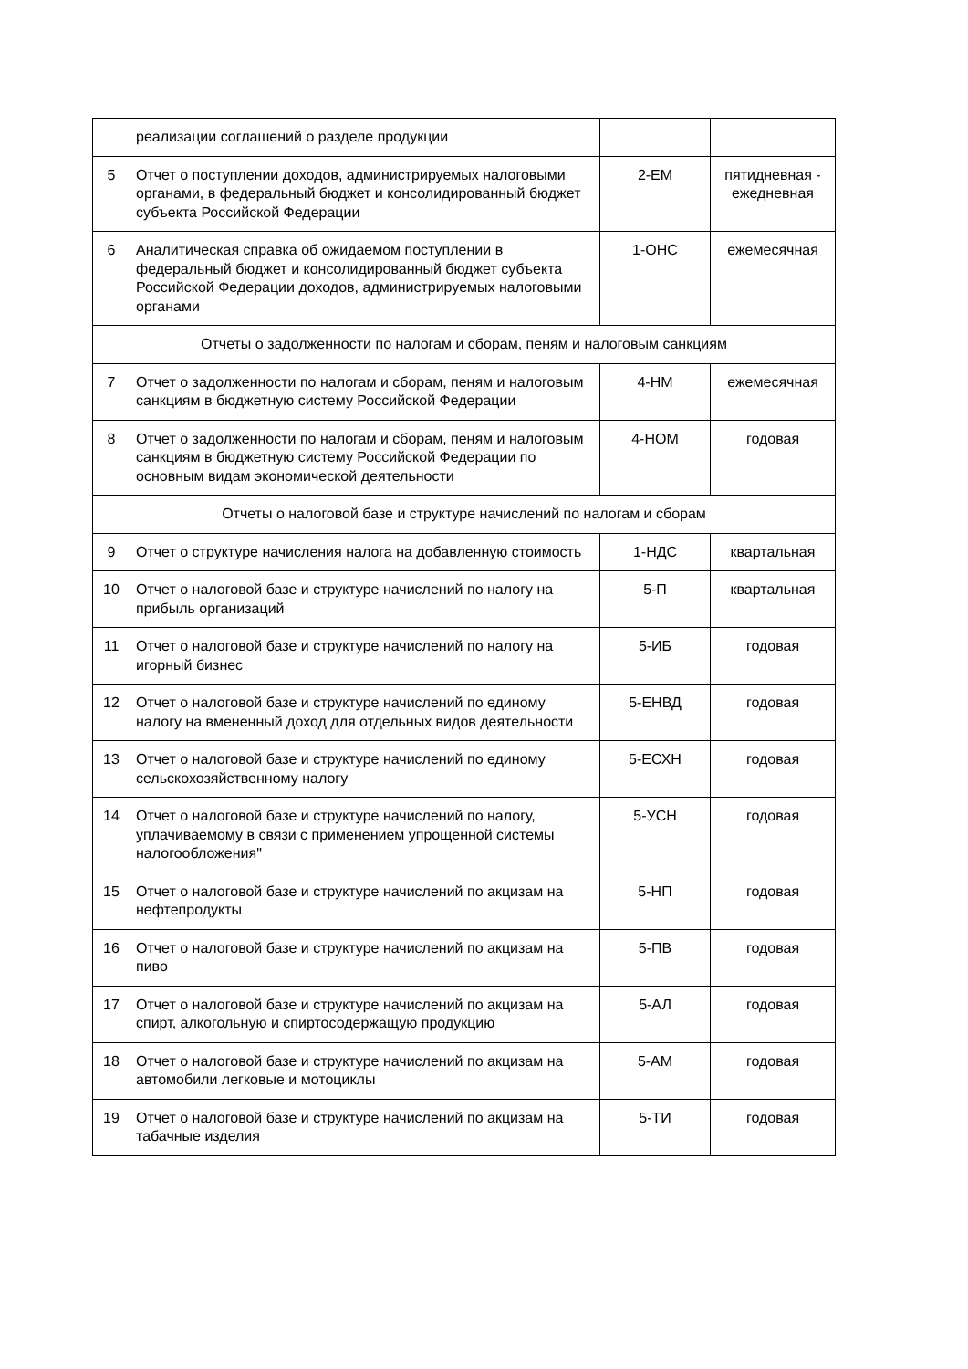| | реализации соглашений о разделе продукции | | |
| 5 | Отчет о поступлении доходов, администрируемых налоговыми органами, в федеральный бюджет и консолидированный бюджет субъекта Российской Федерации | 2-ЕМ | пятидневная - ежедневная |
| 6 | Аналитическая справка об ожидаемом поступлении в федеральный бюджет и консолидированный бюджет субъекта Российской Федерации доходов, администрируемых налоговыми органами | 1-ОНС | ежемесячная |
| Отчеты о задолженности по налогам и сборам, пеням и налоговым санкциям | | | |
| 7 | Отчет о задолженности по налогам и сборам, пеням и налоговым санкциям в бюджетную систему Российской Федерации | 4-НМ | ежемесячная |
| 8 | Отчет о задолженности по налогам и сборам, пеням и налоговым санкциям в бюджетную систему Российской Федерации по основным видам экономической деятельности | 4-НОМ | годовая |
| Отчеты о налоговой базе и структуре начислений по налогам и сборам | | | |
| 9 | Отчет о структуре начисления налога на добавленную стоимость | 1-НДС | квартальная |
| 10 | Отчет о налоговой базе и структуре начислений по налогу на прибыль организаций | 5-П | квартальная |
| 11 | Отчет о налоговой базе и структуре начислений по налогу на игорный бизнес | 5-ИБ | годовая |
| 12 | Отчет о налоговой базе и структуре начислений по единому налогу на вмененный доход для отдельных видов деятельности | 5-ЕНВД | годовая |
| 13 | Отчет о налоговой базе и структуре начислений по единому сельскохозяйственному налогу | 5-ЕСХН | годовая |
| 14 | Отчет о налоговой базе и структуре начислений по налогу, уплачиваемому в связи с применением упрощенной системы налогообложения" | 5-УСН | годовая |
| 15 | Отчет о налоговой базе и структуре начислений по акцизам на нефтепродукты | 5-НП | годовая |
| 16 | Отчет о налоговой базе и структуре начислений по акцизам на пиво | 5-ПВ | годовая |
| 17 | Отчет о налоговой базе и структуре начислений по акцизам на спирт, алкогольную и спиртосодержащую продукцию | 5-АЛ | годовая |
| 18 | Отчет о налоговой базе и структуре начислений по акцизам на автомобили легковые и мотоциклы | 5-АМ | годовая |
| 19 | Отчет о налоговой базе и структуре начислений по акцизам на табачные изделия | 5-ТИ | годовая |